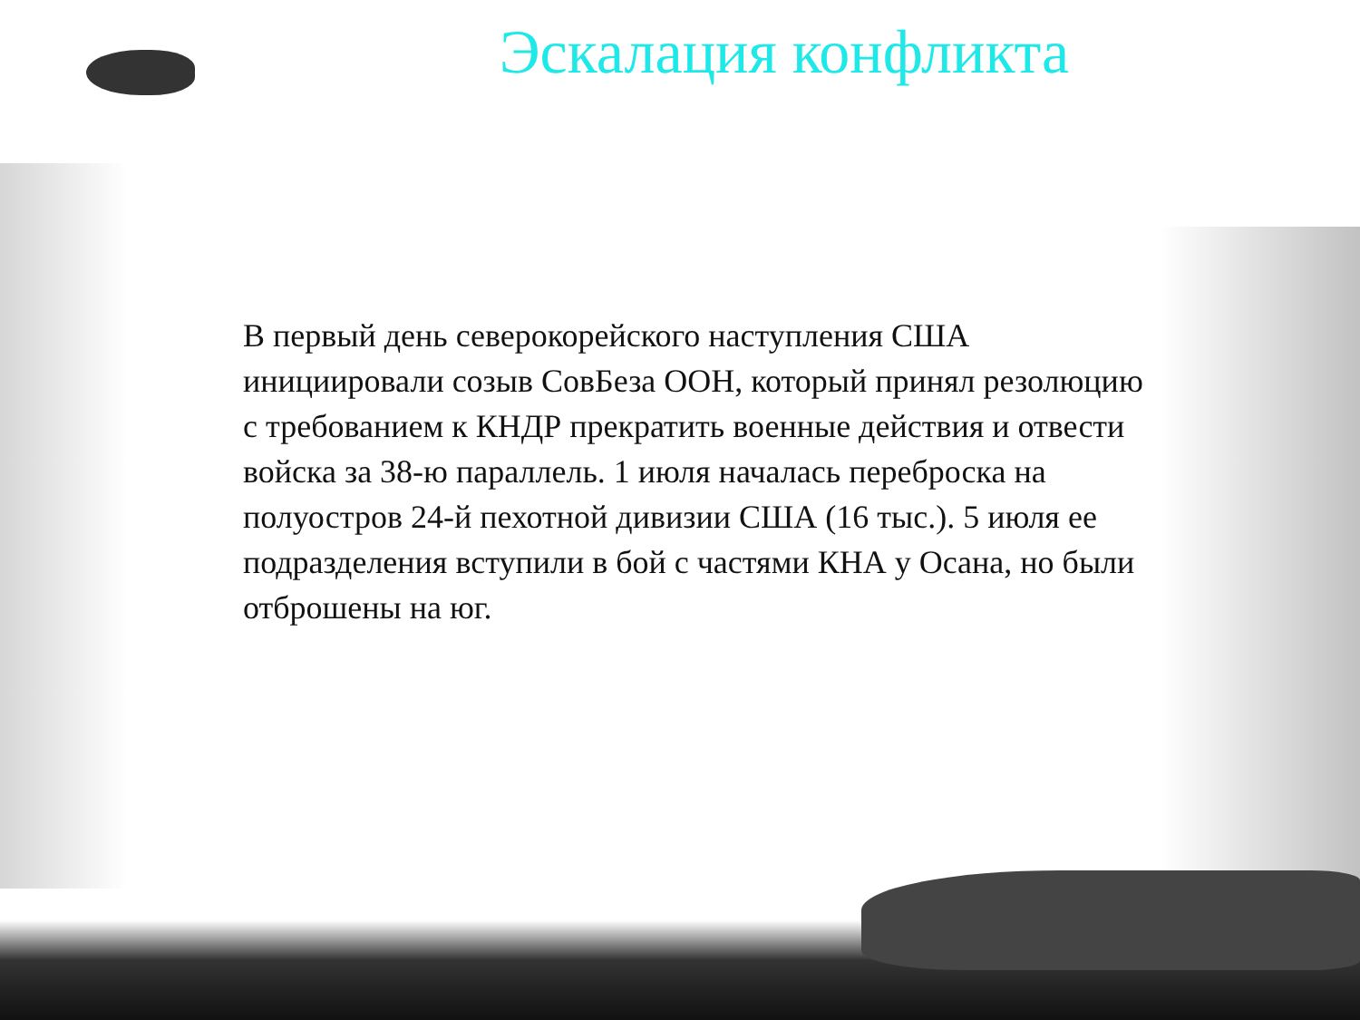Эскалация конфликта
В первый день северокорейского наступления США инициировали созыв СовБеза ООН, который принял резолюцию с требованием к КНДР прекратить военные действия и отвести войска за 38-ю параллель. 1 июля началась переброска на полуостров 24-й пехотной дивизии США (16 тыс.). 5 июля ее подразделения вступили в бой с частями КНА у Осана, но были отброшены на юг.